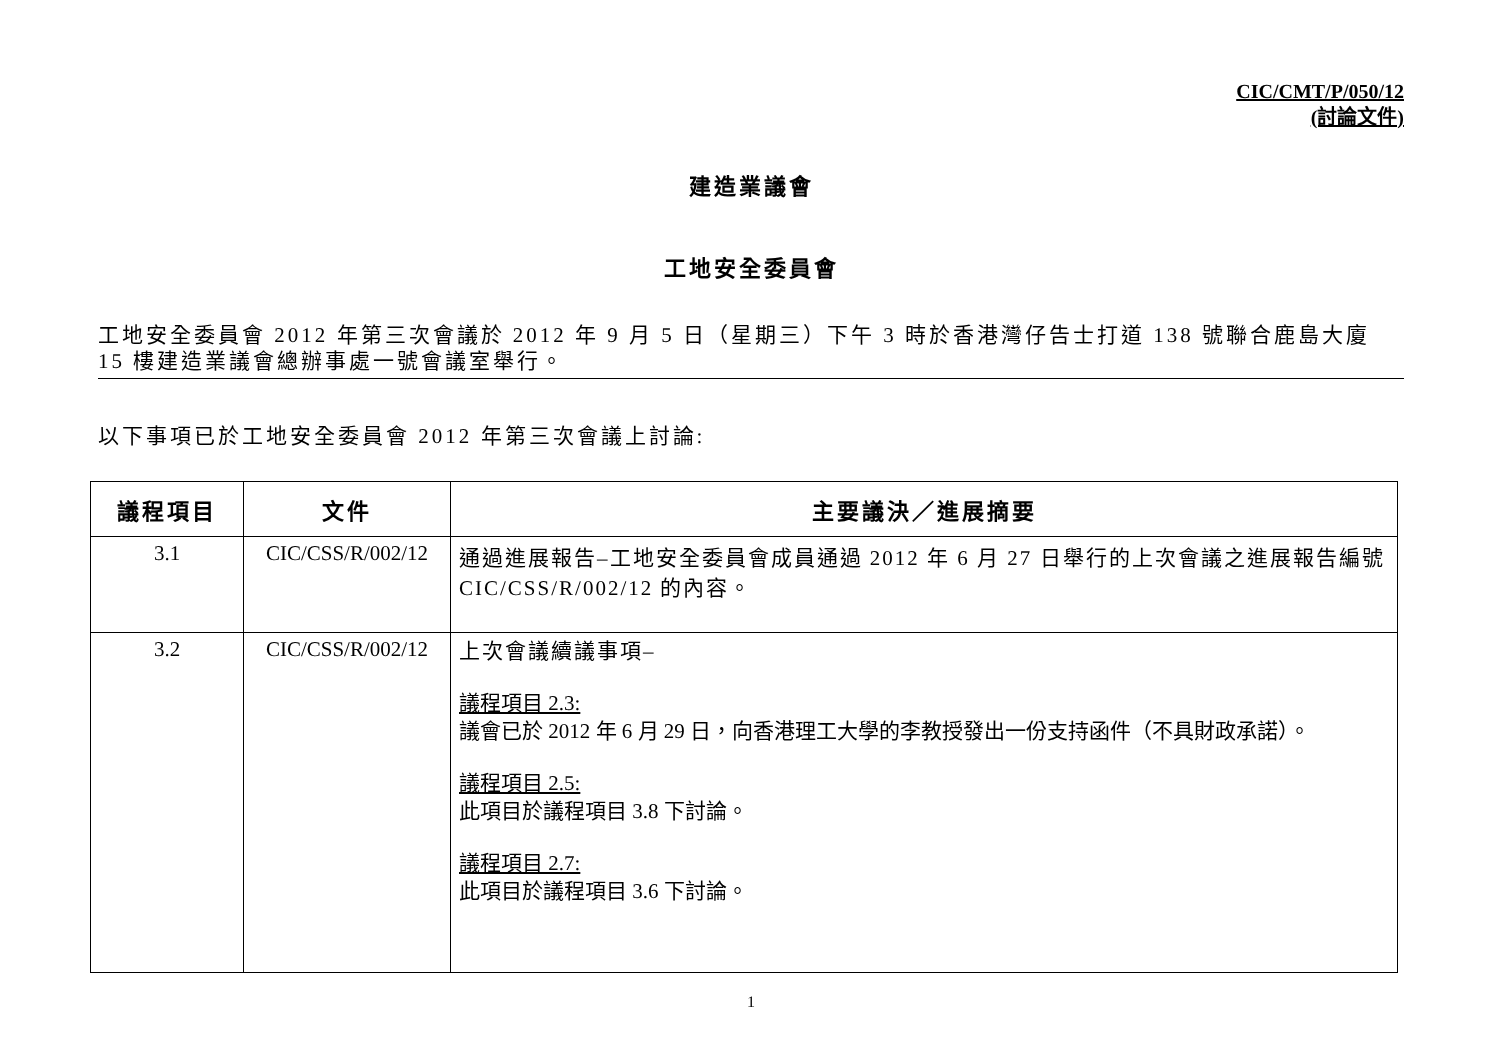CIC/CMT/P/050/12
(討論文件)
建造業議會
工地安全委員會
工地安全委員會 2012 年第三次會議於 2012 年 9 月 5 日（星期三）下午 3 時於香港灣仔告士打道 138 號聯合鹿島大廈 15 樓建造業議會總辦事處一號會議室舉行。
以下事項已於工地安全委員會 2012 年第三次會議上討論:
| 議程項目 | 文件 | 主要議決／進展摘要 |
| --- | --- | --- |
| 3.1 | CIC/CSS/R/002/12 | 通過進展報告–工地安全委員會成員通過 2012 年 6 月 27 日舉行的上次會議之進展報告編號 CIC/CSS/R/002/12 的內容。 |
| 3.2 | CIC/CSS/R/002/12 | 上次會議續議事項– 議程項目 2.3: 議會已於 2012 年 6 月 29 日，向香港理工大學的李教授發出一份支持函件（不具財政承諾）。 議程項目 2.5: 此項目於議程項目 3.8 下討論。 議程項目 2.7: 此項目於議程項目 3.6 下討論。 |
1